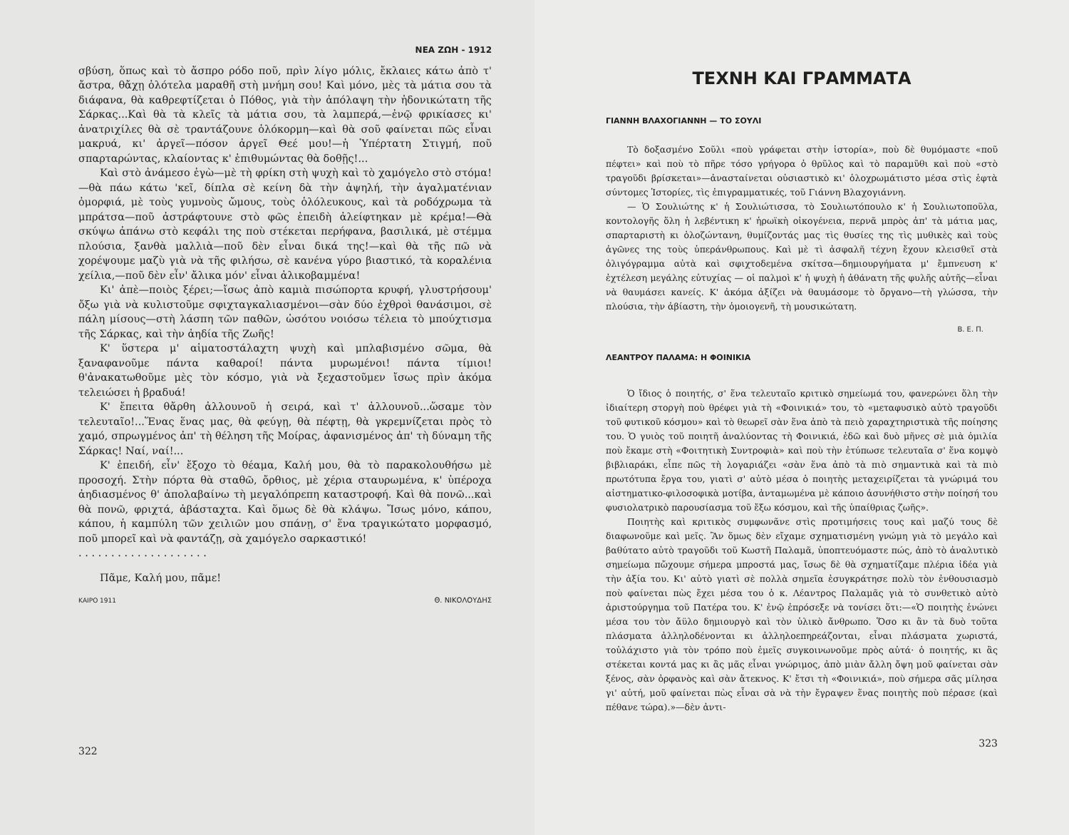ΝΕΑ ΖΩΗ - 1912
σβύση, ὅπως καὶ τὸ ἄσπρο ρόδο ποῦ, πρὶν λίγο μόλις, ἔκλαιες κάτω ἀπὸ τ' ἄστρα, θἄχῃ ὁλότελα μαραθῆ στὴ μνήμη σου! Καὶ μόνο, μὲς τὰ μάτια σου τὰ διάφανα, θὰ καθρεφτίζεται ὁ Πόθος, γιὰ τὴν ἀπόλαψη τὴν ἡδονικώτατη τῆς Σάρκας...Καὶ θὰ τὰ κλεῖς τὰ μάτια σου, τὰ λαμπερά,—ἐνῷ φρικίασες κι' ἀνατριχίλες θὰ σὲ τραντάζουνε ὁλόκορμη—καὶ θὰ σοῦ φαίνεται πῶς εἶναι μακρυά, κι' ἀργεῖ—πόσον ἀργεῖ Θεέ μου!—ἡ Ὑπέρτατη Στιγμή, ποῦ σπαρταρώντας, κλαίοντας κ' ἐπιθυμώντας θὰ δοθῇς!...
Καὶ στὸ ἀνάμεσο ἐγὼ—μὲ τὴ φρίκη στὴ ψυχὴ καὶ τὸ χαμόγελο στὸ στόμα!—θὰ πάω κάτω 'κεῖ, δίπλα σὲ κείνη δὰ τὴν ἀψηλή, τὴν ἀγαλματένιαν ὀμορφιά, μὲ τοὺς γυμνοὺς ὤμους, τοὺς ὁλόλευκους, καὶ τὰ ροδόχρωμα τὰ μπράτσα—ποῦ ἀστράφτουνε στὸ φῶς ἐπειδὴ ἀλείφτηκαν μὲ κρέμα!—Θὰ σκύψω ἀπάνω στὸ κεφάλι της ποὺ στέκεται περήφανα, βασιλικά, μὲ στέμμα πλούσια, ξανθὰ μαλλιὰ—ποῦ δὲν εἶναι δικά της!—καὶ θὰ τῆς πῶ νὰ χορέψουμε μαζὺ γιὰ νὰ τῆς φιλήσω, σὲ κανένα γύρο βιαστικό, τὰ κοραλένια χείλια,—ποῦ δὲν εἶν' ἄλικα μόν' εἶναι ἀλικοβαμμένα!
Κι' ἀπὲ—ποιὸς ξέρει;—ἴσως ἀπὸ καμιὰ πισώπορτα κρυφή, γλυστρήσουμ' ὄξω γιὰ νὰ κυλιστοῦμε σφιχταγκαλιασμένοι—σὰν δύο ἐχθροὶ θανάσιμοι, σὲ πάλη μίσους—στὴ λάσπη τῶν παθῶν, ὡσότου νοιόσω τέλεια τὸ μπούχτισμα τῆς Σάρκας, καὶ τὴν ἀηδία τῆς Ζωῆς!
Κ' ὕστερα μ' αἱματοστάλαχτη ψυχὴ καὶ μπλαβισμένο σῶμα, θὰ ξαναφανοῦμε πάντα καθαροί! πάντα μυρωμένοι! πάντα τίμιοι! θ'ἀνακατωθοῦμε μὲς τὸν κόσμο, γιὰ νὰ ξεχαστοῦμεν ἴσως πρὶν ἀκόμα τελειώσει ἡ βραδυά!
Κ' ἔπειτα θἄρθη ἀλλουνοῦ ἡ σειρά, καὶ τ' ἀλλουνοῦ...ὥσαμε τὸν τελευταῖο!...Ἕνας ἕνας μας, θὰ φεύγῃ, θὰ πέφτῃ, θὰ γκρεμνίζεται πρὸς τὸ χαμό, σπρωγμένος ἀπ' τὴ θέληση τῆς Μοίρας, ἀφανισμένος ἀπ' τὴ δύναμη τῆς Σάρκας! Ναί, ναί!...
Κ' ἐπειδή, εἶν' ἔξοχο τὸ θέαμα, Καλή μου, θὰ τὸ παρακολουθήσω μὲ προσοχή. Στὴν πόρτα θὰ σταθῶ, ὄρθιος, μὲ χέρια σταυρωμένα, κ' ὑπέροχα ἀηδιασμένος θ' ἀπολαβαίνω τὴ μεγαλόπρεπη καταστροφή. Καὶ θὰ πονῶ...καὶ θὰ πονῶ, φριχτά, ἀβάσταχτα. Καὶ ὅμως δὲ θὰ κλάψω. Ἴσως μόνο, κάπου, κάπου, ἡ καμπύλη τῶν χειλιῶν μου σπάνῃ, σ' ἕνα τραγικώτατο μορφασμό, ποῦ μπορεῖ καὶ νὰ φαντάζῃ, σὰ χαμόγελο σαρκαστικό!
. . . . . . . . . . . . . . . . . . . .
Πᾶμε, Καλή μου, πᾶμε!
ΚΑΙΡΟ 1911 Θ. ΝΙΚΟΛΟΥΔΗΣ
322
ΤΕΧΝΗ ΚΑΙ ΓΡΑΜΜΑΤΑ
ΓΙΑΝΝΗ ΒΛΑΧΟΓΙΑΝΝΗ — ΤΟ ΣΟΥΛΙ
Τὸ δοξασμένο Σοῦλι «ποὺ γράφεται στὴν ἱστορία», ποὺ δὲ θυμόμαστε «ποῦ πέφτει» καὶ ποὺ τὸ πῆρε τόσο γρήγορα ὁ θρῦλος καὶ τὸ παραμῦθι καὶ ποὺ «στὸ τραγοῦδι βρίσκεται»—ἀνασταίνεται οὐσιαστικὸ κι' ὁλοχρωμάτιστο μέσα στὶς ἑφτὰ σύντομες Ἱστορίες, τὶς ἐπιγραμματικές, τοῦ Γιάννη Βλαχογιάννη.
— Ὁ Σουλιώτης κ' ἡ Σουλιώτισσα, τὸ Σουλιωτόπουλο κ' ἡ Σουλιωτοποῦλα, κοντολογῆς ὅλη ἡ λεβέντικη κ' ἡρωϊκὴ οἰκογένεια, περνᾶ μπρὸς ἀπ' τὰ μάτια μας, σπαρταριστὴ κι ὁλοζώντανη, θυμίζοντάς μας τὶς θυσίες της τὶς μυθικὲς καὶ τοὺς ἀγῶνες της τοὺς ὑπεράνθρωπους. Καὶ μὲ τὶ ἀσφαλῆ τέχνη ἔχουν κλεισθεῖ στὰ ὀλιγόγραμμα αὐτὰ καὶ σφιχτοδεμένα σκίτσα—δημιουργήματα μ' ἔμπνευση κ' ἐχτέλεση μεγάλης εὐτυχίας — οἱ παλμοὶ κ' ἡ ψυχὴ ἡ ἀθάνατη τῆς φυλῆς αὐτῆς—εἶναι νὰ θαυμάσει κανείς. Κ' ἀκόμα ἀξίζει νὰ θαυμάσομε τὸ ὄργανο—τὴ γλώσσα, τὴν πλούσια, τὴν ἀβίαστη, τὴν ὁμοιογενῆ, τὴ μουσικώτατη.
Β. Ε. Π.
ΛΕΑΝΤΡΟΥ ΠΑΛΑΜΑ: Η ΦΟΙΝΙΚΙΑ
Ὁ ἴδιος ὁ ποιητής, σ' ἕνα τελευταῖο κριτικὸ σημείωμά του, φανερώνει ὅλη τὴν ἰδιαίτερη στοργὴ ποὺ θρέφει γιὰ τὴ «Φοινικιά» του, τὸ «μεταφυσικὸ αὐτὸ τραγοῦδι τοῦ φυτικοῦ κόσμου» καὶ τὸ θεωρεῖ σὰν ἕνα ἀπὸ τὰ πειὸ χαραχτηριστικὰ τῆς ποίησης του. Ὁ γυιὸς τοῦ ποιητῆ ἀναλύοντας τὴ Φοινικιά, ἐδῶ καὶ δυὸ μῆνες σὲ μιὰ ὁμιλία ποὺ ἔκαμε στὴ «Φοιτητικὴ Συντροφιὰ» καὶ ποὺ τὴν ἐτύπωσε τελευταῖα σ' ἕνα κομψὸ βιβλιαράκι, εἶπε πῶς τὴ λογαριάζει «σὰν ἕνα ἀπὸ τὰ πιὸ σημαντικὰ καὶ τὰ πιὸ πρωτότυπα ἔργα του, γιατὶ σ' αὐτὸ μέσα ὁ ποιητὴς μεταχειρίζεται τὰ γνώριμά του αἰστηματικο-φιλοσοφικὰ μοτίβα, ἀνταμωμένα μὲ κάποιο ἀσυνήθιστο στὴν ποίησή του φυσιολατρικὸ παρουσίασμα τοῦ ἔξω κόσμου, καὶ τῆς ὑπαίθριας ζωῆς».
Ποιητὴς καὶ κριτικὸς συμφωνᾶνε στὶς προτιμήσεις τους καὶ μαζύ τους δὲ διαφωνοῦμε καὶ μεῖς. Ἂν ὅμως δὲν εἴχαμε σχηματισμένη γνώμη γιὰ τὸ μεγάλο καὶ βαθύτατο αὐτὸ τραγοῦδι τοῦ Κωστῆ Παλαμᾶ, ὑποπτευόμαστε πώς, ἀπὸ τὸ ἀναλυτικὸ σημείωμα πὤχουμε σήμερα μπροστά μας, ἴσως δὲ θὰ σχηματίζαμε πλέρια ἰδέα γιὰ τὴν ἀξία του. Κι' αὐτὸ γιατὶ σὲ πολλὰ σημεῖα ἐσυγκράτησε πολὺ τὸν ἐνθουσιασμὸ ποὺ φαίνεται πὼς ἔχει μέσα του ὁ κ. Λέαντρος Παλαμᾶς γιὰ τὸ συνθετικὸ αὐτὸ ἀριστούργημα τοῦ Πατέρα του. Κ' ἐνῷ ἐπρόσεξε νὰ τονίσει ὅτι:—«Ὁ ποιητὴς ἑνώνει μέσα του τὸν ἄϋλο δημιουργὸ καὶ τὸν ὑλικὸ ἄνθρωπο. Ὅσο κι ἂν τὰ δυὸ τοῦτα πλάσματα ἀλληλοδένονται κι ἀλληλοεπηρεάζονται, εἶναι πλάσματα χωριστά, τοὐλάχιστο γιὰ τὸν τρόπο ποὺ ἐμεῖς συγκοινωνοῦμε πρὸς αὐτά· ὁ ποιητής, κι ἂς στέκεται κοντά μας κι ἂς μᾶς εἶναι γνώριμος, ἀπὸ μιὰν ἄλλη ὄψη μοῦ φαίνεται σὰν ξένος, σὰν ὀρφανὸς καὶ σὰν ἄτεκνος. Κ' ἔτσι τὴ «Φοινικιά», ποὺ σήμερα σᾶς μίλησα γι' αὐτή, μοῦ φαίνεται πὼς εἶναι σὰ νὰ τὴν ἔγραψεν ἕνας ποιητὴς ποὺ πέρασε (καὶ πέθανε τώρα).»—δὲν ἀντι-
323